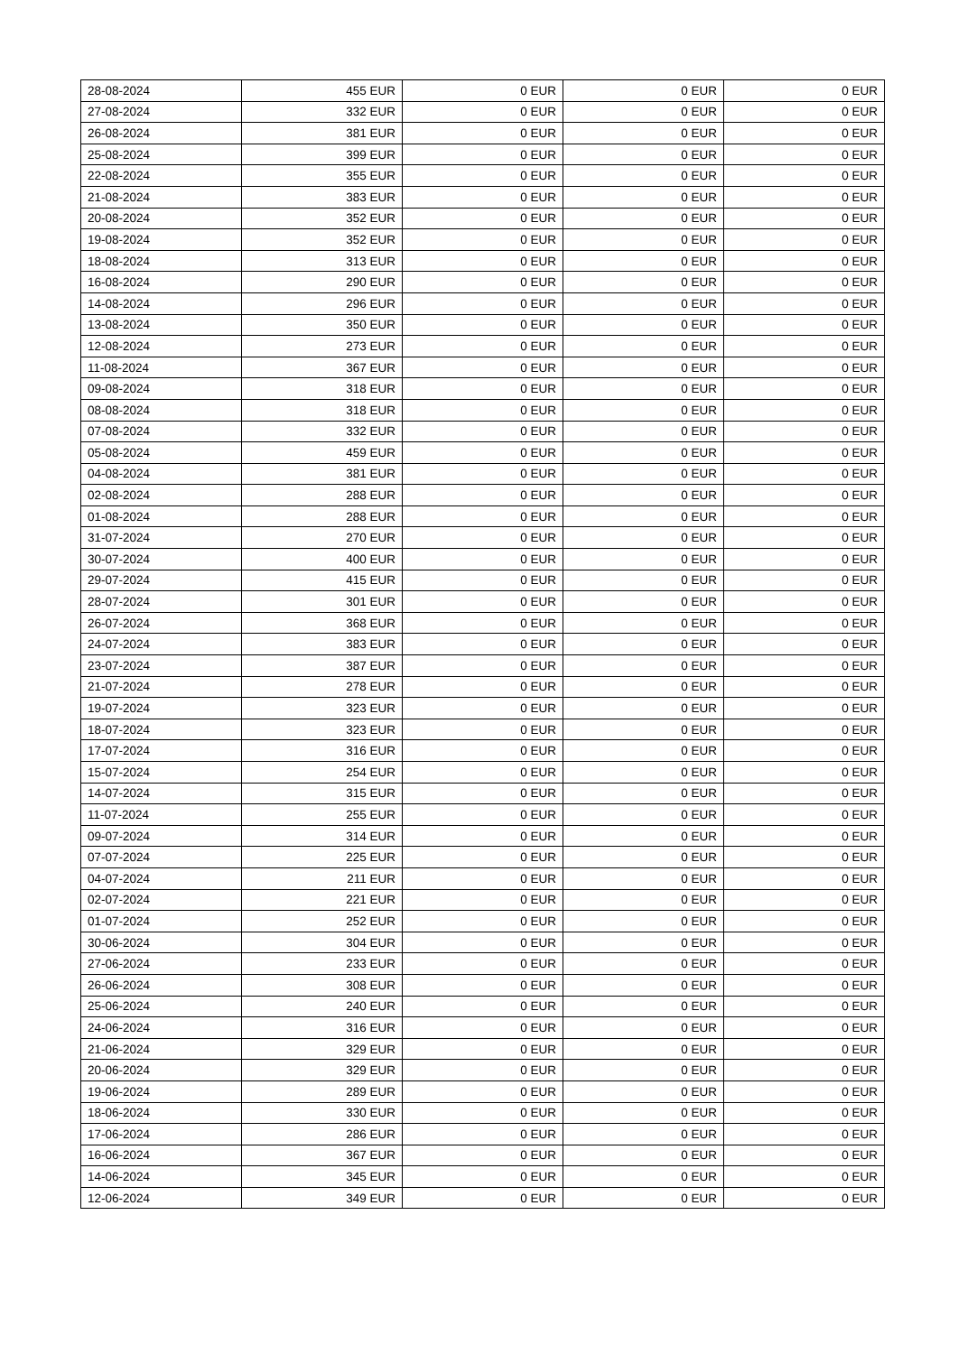| 28-08-2024 | 455 EUR | 0 EUR | 0 EUR | 0 EUR |
| 27-08-2024 | 332 EUR | 0 EUR | 0 EUR | 0 EUR |
| 26-08-2024 | 381 EUR | 0 EUR | 0 EUR | 0 EUR |
| 25-08-2024 | 399 EUR | 0 EUR | 0 EUR | 0 EUR |
| 22-08-2024 | 355 EUR | 0 EUR | 0 EUR | 0 EUR |
| 21-08-2024 | 383 EUR | 0 EUR | 0 EUR | 0 EUR |
| 20-08-2024 | 352 EUR | 0 EUR | 0 EUR | 0 EUR |
| 19-08-2024 | 352 EUR | 0 EUR | 0 EUR | 0 EUR |
| 18-08-2024 | 313 EUR | 0 EUR | 0 EUR | 0 EUR |
| 16-08-2024 | 290 EUR | 0 EUR | 0 EUR | 0 EUR |
| 14-08-2024 | 296 EUR | 0 EUR | 0 EUR | 0 EUR |
| 13-08-2024 | 350 EUR | 0 EUR | 0 EUR | 0 EUR |
| 12-08-2024 | 273 EUR | 0 EUR | 0 EUR | 0 EUR |
| 11-08-2024 | 367 EUR | 0 EUR | 0 EUR | 0 EUR |
| 09-08-2024 | 318 EUR | 0 EUR | 0 EUR | 0 EUR |
| 08-08-2024 | 318 EUR | 0 EUR | 0 EUR | 0 EUR |
| 07-08-2024 | 332 EUR | 0 EUR | 0 EUR | 0 EUR |
| 05-08-2024 | 459 EUR | 0 EUR | 0 EUR | 0 EUR |
| 04-08-2024 | 381 EUR | 0 EUR | 0 EUR | 0 EUR |
| 02-08-2024 | 288 EUR | 0 EUR | 0 EUR | 0 EUR |
| 01-08-2024 | 288 EUR | 0 EUR | 0 EUR | 0 EUR |
| 31-07-2024 | 270 EUR | 0 EUR | 0 EUR | 0 EUR |
| 30-07-2024 | 400 EUR | 0 EUR | 0 EUR | 0 EUR |
| 29-07-2024 | 415 EUR | 0 EUR | 0 EUR | 0 EUR |
| 28-07-2024 | 301 EUR | 0 EUR | 0 EUR | 0 EUR |
| 26-07-2024 | 368 EUR | 0 EUR | 0 EUR | 0 EUR |
| 24-07-2024 | 383 EUR | 0 EUR | 0 EUR | 0 EUR |
| 23-07-2024 | 387 EUR | 0 EUR | 0 EUR | 0 EUR |
| 21-07-2024 | 278 EUR | 0 EUR | 0 EUR | 0 EUR |
| 19-07-2024 | 323 EUR | 0 EUR | 0 EUR | 0 EUR |
| 18-07-2024 | 323 EUR | 0 EUR | 0 EUR | 0 EUR |
| 17-07-2024 | 316 EUR | 0 EUR | 0 EUR | 0 EUR |
| 15-07-2024 | 254 EUR | 0 EUR | 0 EUR | 0 EUR |
| 14-07-2024 | 315 EUR | 0 EUR | 0 EUR | 0 EUR |
| 11-07-2024 | 255 EUR | 0 EUR | 0 EUR | 0 EUR |
| 09-07-2024 | 314 EUR | 0 EUR | 0 EUR | 0 EUR |
| 07-07-2024 | 225 EUR | 0 EUR | 0 EUR | 0 EUR |
| 04-07-2024 | 211 EUR | 0 EUR | 0 EUR | 0 EUR |
| 02-07-2024 | 221 EUR | 0 EUR | 0 EUR | 0 EUR |
| 01-07-2024 | 252 EUR | 0 EUR | 0 EUR | 0 EUR |
| 30-06-2024 | 304 EUR | 0 EUR | 0 EUR | 0 EUR |
| 27-06-2024 | 233 EUR | 0 EUR | 0 EUR | 0 EUR |
| 26-06-2024 | 308 EUR | 0 EUR | 0 EUR | 0 EUR |
| 25-06-2024 | 240 EUR | 0 EUR | 0 EUR | 0 EUR |
| 24-06-2024 | 316 EUR | 0 EUR | 0 EUR | 0 EUR |
| 21-06-2024 | 329 EUR | 0 EUR | 0 EUR | 0 EUR |
| 20-06-2024 | 329 EUR | 0 EUR | 0 EUR | 0 EUR |
| 19-06-2024 | 289 EUR | 0 EUR | 0 EUR | 0 EUR |
| 18-06-2024 | 330 EUR | 0 EUR | 0 EUR | 0 EUR |
| 17-06-2024 | 286 EUR | 0 EUR | 0 EUR | 0 EUR |
| 16-06-2024 | 367 EUR | 0 EUR | 0 EUR | 0 EUR |
| 14-06-2024 | 345 EUR | 0 EUR | 0 EUR | 0 EUR |
| 12-06-2024 | 349 EUR | 0 EUR | 0 EUR | 0 EUR |